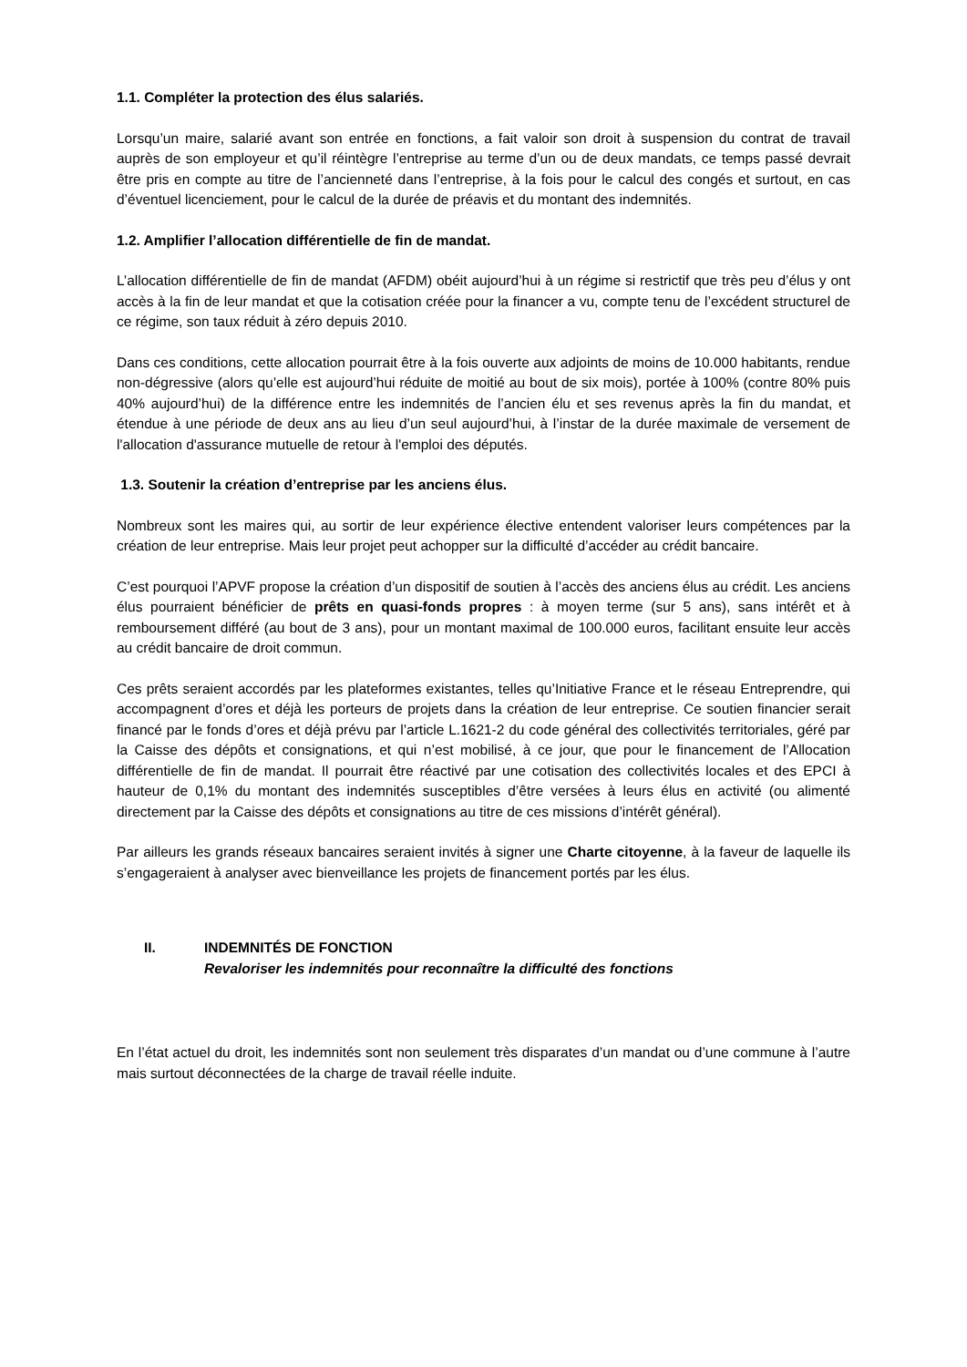1.1. Compléter la protection des élus salariés.
Lorsqu’un maire, salarié avant son entrée en fonctions, a fait valoir son droit à suspension du contrat de travail auprès de son employeur et qu’il réintègre l’entreprise au terme d’un ou de deux mandats, ce temps passé devrait être pris en compte au titre de l’ancienneté dans l’entreprise, à la fois pour le calcul des congés et surtout, en cas d’éventuel licenciement, pour le calcul de la durée de préavis et du montant des indemnités.
1.2. Amplifier l’allocation différentielle de fin de mandat.
L’allocation différentielle de fin de mandat (AFDM) obéit aujourd’hui à un régime si restrictif que très peu d’élus y ont accès à la fin de leur mandat et que la cotisation créée pour la financer a vu, compte tenu de l’excédent structurel de ce régime, son taux réduit à zéro depuis 2010.
Dans ces conditions, cette allocation pourrait être à la fois ouverte aux adjoints de moins de 10.000 habitants, rendue non-dégressive (alors qu’elle est aujourd’hui réduite de moitié au bout de six mois), portée à 100% (contre 80% puis 40% aujourd’hui) de la différence entre les indemnités de l’ancien élu et ses revenus après la fin du mandat, et étendue à une période de deux ans au lieu d’un seul aujourd’hui, à l’instar de la durée maximale de versement de l'allocation d'assurance mutuelle de retour à l'emploi des députés.
1.3. Soutenir la création d’entreprise par les anciens élus.
Nombreux sont les maires qui, au sortir de leur expérience élective entendent valoriser leurs compétences par la création de leur entreprise. Mais leur projet peut achopper sur la difficulté d’accéder au crédit bancaire.
C’est pourquoi l’APVF propose la création d’un dispositif de soutien à l’accès des anciens élus au crédit. Les anciens élus pourraient bénéficier de prêts en quasi-fonds propres : à moyen terme (sur 5 ans), sans intérêt et à remboursement différé (au bout de 3 ans), pour un montant maximal de 100.000 euros, facilitant ensuite leur accès au crédit bancaire de droit commun.
Ces prêts seraient accordés par les plateformes existantes, telles qu’Initiative France et le réseau Entreprendre, qui accompagnent d’ores et déjà les porteurs de projets dans la création de leur entreprise. Ce soutien financier serait financé par le fonds d’ores et déjà prévu par l’article L.1621-2 du code général des collectivités territoriales, géré par la Caisse des dépôts et consignations, et qui n’est mobilisé, à ce jour, que pour le financement de l’Allocation différentielle de fin de mandat. Il pourrait être réactivé par une cotisation des collectivités locales et des EPCI à hauteur de 0,1% du montant des indemnités susceptibles d’être versées à leurs élus en activité (ou alimenté directement par la Caisse des dépôts et consignations au titre de ces missions d’intérêt général).
Par ailleurs les grands réseaux bancaires seraient invités à signer une Charte citoyenne, à la faveur de laquelle ils s’engageraient à analyser avec bienveillance les projets de financement portés par les élus.
II. INDEMNITÉS DE FONCTION
Revaloriser les indemnités pour reconnaître la difficulté des fonctions
En l’état actuel du droit, les indemnités sont non seulement très disparates d’un mandat ou d’une commune à l’autre mais surtout déconnectées de la charge de travail réelle induite.